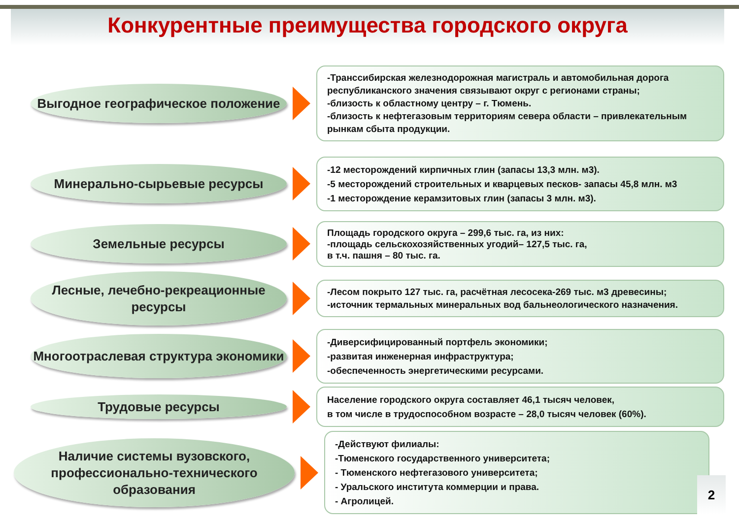Конкурентные преимущества городского округа
Выгодное географическое положение
-Транссибирская железнодорожная магистраль и автомобильная дорога республиканского значения связывают округ с регионами страны;
-близость к областному центру – г. Тюмень.
-близость к нефтегазовым территориям севера области – привлекательным рынкам сбыта продукции.
Минерально-сырьевые ресурсы
-12 месторождений кирпичных глин (запасы 13,3 млн. м3).
-5 месторождений строительных и кварцевых песков- запасы 45,8 млн. м3
-1 месторождение керамзитовых глин (запасы 3 млн. м3).
Земельные ресурсы
Площадь городского округа – 299,6 тыс. га, из них:
-площадь сельскохозяйственных угодий– 127,5 тыс. га,
в т.ч. пашня – 80 тыс. га.
Лесные, лечебно-рекреационные ресурсы
-Лесом покрыто 127 тыс. га, расчётная лесосека-269 тыс. м3 древесины;
-источник термальных минеральных вод бальнеологического назначения.
Многоотраслевая структура экономики
-Диверсифицированный портфель экономики;
-развитая инженерная инфраструктура;
-обеспеченность энергетическими ресурсами.
Трудовые ресурсы
Население городского округа составляет 46,1 тысяч человек,
в том числе в трудоспособном возрасте – 28,0 тысяч человек (60%).
Наличие системы вузовского, профессионально-технического образования
-Действуют филиалы:
-Тюменского государственного университета;
- Тюменского нефтегазового университета;
- Уральского института коммерции и права.
- Агролицей.
2